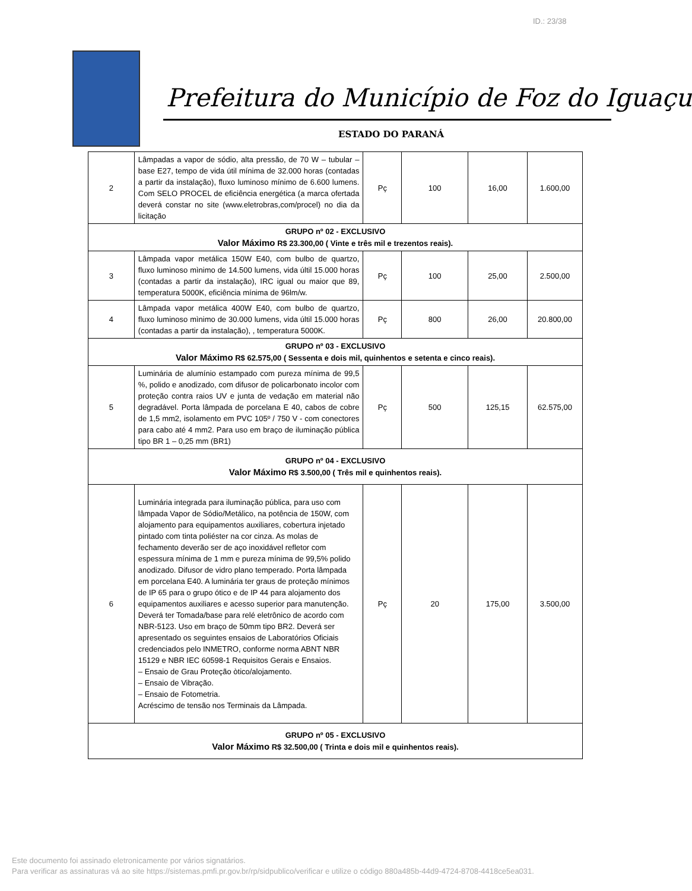ID.: 23/38
Prefeitura do Município de Foz do Iguaçu
ESTADO DO PARANÁ
| 2 | Lâmpadas a vapor de sódio, alta pressão, de 70 W – tubular – base E27, tempo de vida útil mínima de 32.000 horas (contadas a partir da instalação), fluxo luminoso mínimo de 6.600 lumens. Com SELO PROCEL de eficiência energética (a marca ofertada deverá constar no site (www.eletrobras,com/procel) no dia da licitação | Pç | 100 | 16,00 | 1.600,00 |
| GRUPO nº 02 - EXCLUSIVO Valor Máximo R$ 23.300,00 ( Vinte e três mil e trezentos reais). | | | | | |
| 3 | Lâmpada vapor metálica 150W E40, com bulbo de quartzo, fluxo luminoso mìnimo de 14.500 lumens, vida últil 15.000 horas (contadas a partir da instalação), IRC igual ou maior que 89, temperatura 5000K, eficiência mínima de 96lm/w. | Pç | 100 | 25,00 | 2.500,00 |
| 4 | Lâmpada vapor metálica 400W E40, com bulbo de quartzo, fluxo luminoso mìnimo de 30.000 lumens, vida últil 15.000 horas (contadas a partir da instalação), , temperatura 5000K. | Pç | 800 | 26,00 | 20.800,00 |
| GRUPO nº 03 - EXCLUSIVO Valor Máximo R$ 62.575,00 ( Sessenta e dois mil, quinhentos e setenta e cinco reais). | | | | | |
| 5 | Luminária de alumínio estampado com pureza mínima de 99,5 %, polido e anodizado, com difusor de policarbonato incolor com proteção contra raios UV e junta de vedação em material não degradável. Porta lâmpada de porcelana E 40, cabos de cobre de 1,5 mm2, isolamento em PVC 105º / 750 V - com conectores para cabo até 4 mm2. Para uso em braço de iluminação pública tipo BR 1 – 0,25 mm (BR1) | Pç | 500 | 125,15 | 62.575,00 |
| GRUPO nº 04 - EXCLUSIVO Valor Máximo R$ 3.500,00 ( Três mil e quinhentos reais). | | | | | |
| 6 | Luminária integrada para iluminação pública, para uso com lâmpada Vapor de Sódio/Metálico, na potência de 150W, com alojamento para equipamentos auxiliares, cobertura injetado pintado com tinta poliéster na cor cinza. As molas de fechamento deverão ser de aço inoxidável refletor com espessura mínima de 1 mm e pureza mínima de 99,5% polido anodizado. Difusor de vidro plano temperado. Porta lâmpada em porcelana E40. A luminária ter graus de proteção mínimos de IP 65 para o grupo ótico e de IP 44 para alojamento dos equipamentos auxiliares e acesso superior para manutenção. Deverá ter Tomada/base para relé eletrônico de acordo com NBR-5123. Uso em braço de 50mm tipo BR2. Deverá ser apresentado os seguintes ensaios de Laboratórios Oficiais credenciados pelo INMETRO, conforme norma ABNT NBR 15129 e NBR IEC 60598-1 Requisitos Gerais e Ensaios. – Ensaio de Grau Proteção òtico/alojamento. – Ensaio de Vibração. – Ensaio de Fotometria. Acréscimo de tensão nos Terminais da Lâmpada. | Pç | 20 | 175,00 | 3.500,00 |
| GRUPO nº 05 - EXCLUSIVO Valor Máximo R$ 32.500,00 ( Trinta e dois mil e quinhentos reais). | | | | | |
Este documento foi assinado eletronicamente por vários signatários.
Para verificar as assinaturas vá ao site https://sistemas.pmfi.pr.gov.br/rp/sidpublico/verificar e utilize o código 880a485b-44d9-4724-8708-4418ce5ea031.